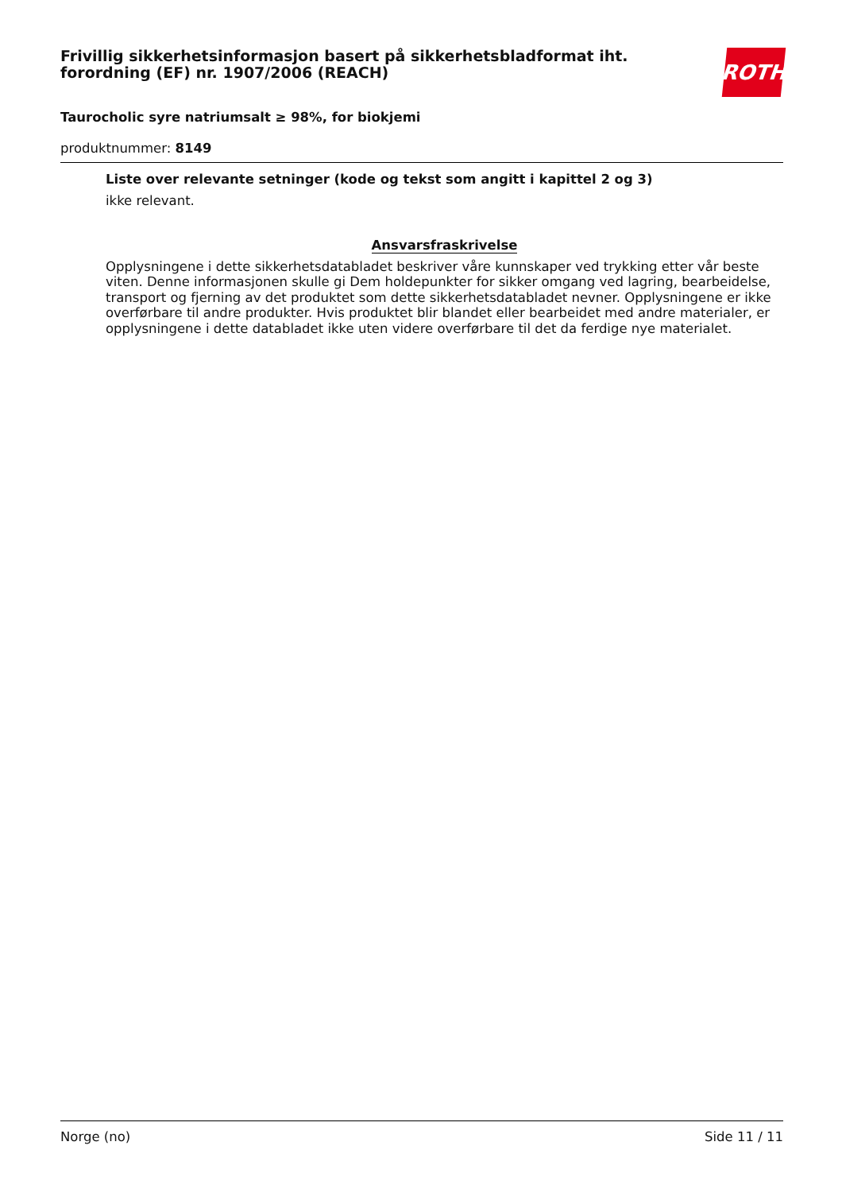ROTH
Frivillig sikkerhetsinformasjon basert på sikkerhetsbladformat iht. forordning (EF) nr. 1907/2006 (REACH)
Taurocholic syre natriumsalt ≥ 98%, for biokjemi
produktnummer: 8149
Liste over relevante setninger (kode og tekst som angitt i kapittel 2 og 3)
ikke relevant.
Ansvarsfraskrivelse
Opplysningene i dette sikkerhetsdatabladet beskriver våre kunnskaper ved trykking etter vår beste viten. Denne informasjonen skulle gi Dem holdepunkter for sikker omgang ved lagring, bearbeidelse, transport og fjerning av det produktet som dette sikkerhetsdatabladet nevner. Opplysningene er ikke overførbare til andre produkter. Hvis produktet blir blandet eller bearbeidet med andre materialer, er opplysningene i dette databladet ikke uten videre overførbare til det da ferdige nye materialet.
Norge (no) Side 11 / 11